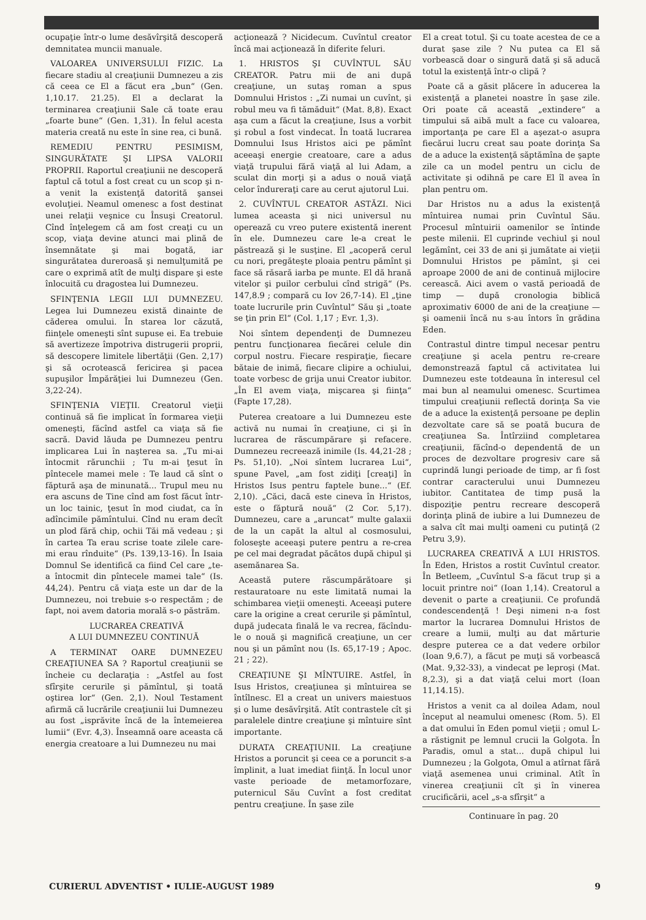ocupaţie într-o lume desăvîrşită descoperă demnitatea muncii manuale.
VALOAREA UNIVERSULUI FIZIC. La fiecare stadiu al creaţiunii Dumnezeu a zis că ceea ce El a făcut era „bun“ (Gen. 1,10.17. 21.25). El a declarat la terminarea creaţiunii Sale că toate erau „foarte bune“ (Gen. 1,31). În felul acesta materia creată nu este în sine rea, ci bună.
REMEDIU PENTRU PESIMISM, SINGURĂTATE ŞI LIPSA VALORII PROPRII. Raportul creaţiunii ne descoperă faptul că totul a fost creat cu un scop şi n-a venit la existenţă datorită şansei evoluţiei. Neamul omenesc a fost destinat unei relaţii veşnice cu Însuşi Creatorul. Cînd înţelegem că am fost creaţi cu un scop, viaţa devine atunci mai plină de însemnătate şi mai bogată, iar singurătatea dureroasă şi nemulţumită pe care o exprimă atît de mulţi dispare şi este înlocuită cu dragostea lui Dumnezeu.
SFINŢENIA LEGII LUI DUMNEZEU. Legea lui Dumnezeu există dinainte de căderea omului. În starea lor căzută, fiinţele omeneşti sînt supuse ei. Ea trebuie să avertizeze împotriva distrugerii proprii, să descopere limitele libertăţii (Gen. 2,17) şi să ocrotească fericirea şi pacea supuşilor Împărăţiei lui Dumnezeu (Gen. 3,22-24).
SFINŢENIA VIEŢII. Creatorul vieţii continuă să fie implicat în formarea vieţii omeneşti, făcînd astfel ca viaţa să fie sacră. David lăuda pe Dumnezeu pentru implicarea Lui în naşterea sa. „Tu mi-ai întocmit rărunchii ; Tu m-ai ţesut în pîntecele mamei mele : Te laud că sînt o făptură aşa de minunată... Trupul meu nu era ascuns de Tine cînd am fost făcut într-un loc tainic, ţesut în mod ciudat, ca în adîncimile pămîntului. Cînd nu eram decît un plod fără chip, ochii Tăi mă vedeau ; şi în cartea Ta erau scrise toate zilele care-mi erau rînduite“ (Ps. 139,13-16). În Isaia Domnul Se identifică ca fiind Cel care „te-a întocmit din pîntecele mamei tale“ (Is. 44,24). Pentru că viaţa este un dar de la Dumnezeu, noi trebuie s-o respectăm ; de fapt, noi avem datoria morală s-o păstrăm.
LUCRAREA CREATIVĂ
A LUI DUMNEZEU CONTINUĂ
A TERMINAT OARE DUMNEZEU CREAŢIUNEA SA ? Raportul creaţiunii se încheie cu declaraţia : „Astfel au fost sfîrşite cerurile şi pămîntul, şi toată oştirea lor“ (Gen. 2,1). Noul Testament afirmă că lucrările creaţiunii lui Dumnezeu au fost „isprăvite încă de la întemeierea lumii“ (Evr. 4,3). Înseamnă oare aceasta că energia creatoare a lui Dumnezeu nu mai
acţionează ? Nicidecum. Cuvîntul creator încă mai acţionează în diferite feluri.
1. HRISTOS ŞI CUVÎNTUL SĂU CREATOR. Patru mii de ani după creaţiune, un sutaş roman a spus Domnului Hristos : „Zi numai un cuvînt, şi robul meu va fi tămăduit“ (Mat. 8,8). Exact aşa cum a făcut la creaţiune, Isus a vorbit şi robul a fost vindecat. În toată lucrarea Domnului Isus Hristos aici pe pămînt aceeaşi energie creatoare, care a adus viaţă trupului fără viaţă al lui Adam, a sculat din morţi şi a adus o nouă viaţă celor îndureraţi care au cerut ajutorul Lui.
2. CUVÎNTUL CREATOR ASTĂZI. Nici lumea aceasta şi nici universul nu operează cu vreo putere existentă inerent în ele. Dumnezeu care le-a creat le păstrează şi le susţine. El „acoperă cerul cu nori, pregăteşte ploaia pentru pămînt şi face să răsară iarba pe munte. El dă hrană vitelor şi puilor cerbului cînd strigă“ (Ps. 147,8.9 ; compară cu Iov 26,7-14). El „ţine toate lucrurile prin Cuvîntul“ Său şi „toate se ţin prin El“ (Col. 1,17 ; Evr. 1,3).
Noi sîntem dependenţi de Dumnezeu pentru funcţionarea fiecărei celule din corpul nostru. Fiecare respiraţie, fiecare bătaie de inimă, fiecare clipire a ochiului, toate vorbesc de grija unui Creator iubitor. „În El avem viaţa, mişcarea şi fiinţa“ (Fapte 17,28).
Puterea creatoare a lui Dumnezeu este activă nu numai în creaţiune, ci şi în lucrarea de răscumpărare şi refacere. Dumnezeu recreează inimile (Is. 44,21-28 ; Ps. 51,10). „Noi sîntem lucrarea Lui“, spune Pavel, „am fost zidiţi [creaţi] în Hristos Isus pentru faptele bune...“ (Ef. 2,10). „Căci, dacă este cineva în Hristos, este o făptură nouă“ (2 Cor. 5,17). Dumnezeu, care a „aruncat“ multe galaxii de la un capăt la altul al cosmosului, foloseşte aceeaşi putere pentru a re-crea pe cel mai degradat păcătos după chipul şi asemănarea Sa.
Această putere răscumpărătoare şi restauratoare nu este limitată numai la schimbarea vieţii omeneşti. Aceeaşi putere care la origine a creat cerurile şi pămîntul, după judecata finală le va recrea, făcîndu-le o nouă şi magnifică creaţiune, un cer nou şi un pămînt nou (Is. 65,17-19 ; Apoc. 21 ; 22).
CREAŢIUNE ŞI MÎNTUIRE. Astfel, în Isus Hristos, creaţiunea şi mîntuirea se întîlnesc. El a creat un univers maiestuos şi o lume desăvîrşită. Atît contrastele cît şi paralelele dintre creaţiune şi mîntuire sînt importante.
DURATA CREAŢIUNII. La creaţiune Hristos a poruncit şi ceea ce a poruncit s-a împlinit, a luat imediat fiinţă. În locul unor vaste perioade de metamorfozare, puternicul Său Cuvînt a fost creditat pentru creaţiune. În şase zile
El a creat totul. Şi cu toate acestea de ce a durat şase zile ? Nu putea ca El să vorbească doar o singură dată şi să aducă totul la existenţă într-o clipă ?
Poate că a găsit plăcere în aducerea la existenţă a planetei noastre în şase zile. Ori poate că această „extindere“ a timpului să aibă mult a face cu valoarea, importanţa pe care El a aşezat-o asupra fiecărui lucru creat sau poate dorinţa Sa de a aduce la existenţă săptămîna de şapte zile ca un model pentru un ciclu de activitate şi odihnă pe care El îl avea în plan pentru om.
Dar Hristos nu a adus la existenţă mîntuirea numai prin Cuvîntul Său. Procesul mîntuirii oamenilor se întinde peste milenii. El cuprinde vechiul şi noul legămînt, cei 33 de ani şi jumătate ai vieţii Domnului Hristos pe pămînt, şi cei aproape 2000 de ani de continuă mijlocire cerească. Aici avem o vastă perioadă de timp — după cronologia biblică aproximativ 6000 de ani de la creaţiune — şi oamenii încă nu s-au întors în grădina Eden.
Contrastul dintre timpul necesar pentru creaţiune şi acela pentru re-creare demonstrează faptul că activitatea lui Dumnezeu este totdeauna în interesul cel mai bun al neamului omenesc. Scurtimea timpului creaţiunii reflectă dorinţa Sa vie de a aduce la existenţă persoane pe deplin dezvoltate care să se poată bucura de creaţiunea Sa. Întîrziind completarea creaţiunii, făcînd-o dependentă de un proces de dezvoltare progresiv care să cuprindă lungi perioade de timp, ar fi fost contrar caracterului unui Dumnezeu iubitor. Cantitatea de timp pusă la dispoziţie pentru recreare descoperă dorinţa plină de iubire a lui Dumnezeu de a salva cît mai mulţi oameni cu putinţă (2 Petru 3,9).
LUCRAREA CREATIVĂ A LUI HRISTOS. În Eden, Hristos a rostit Cuvîntul creator. În Betleem, „Cuvîntul S-a făcut trup şi a locuit printre noi“ (Ioan 1,14). Creatorul a devenit o parte a creaţiunii. Ce profundă condescendenţă ! Deşi nimeni n-a fost martor la lucrarea Domnului Hristos de creare a lumii, mulţi au dat mărturie despre puterea ce a dat vedere orbilor (Ioan 9,6.7), a făcut pe muţi să vorbească (Mat. 9,32-33), a vindecat pe leproşi (Mat. 8,2.3), şi a dat viaţă celui mort (Ioan 11,14.15).
Hristos a venit ca al doilea Adam, noul început al neamului omenesc (Rom. 5). El a dat omului în Eden pomul vieţii ; omul L-a răstignit pe lemnul crucii la Golgota. În Paradis, omul a stat... după chipul lui Dumnezeu ; la Golgota, Omul a atîrnat fără viaţă asemenea unui criminal. Atît în vinerea creaţiunii cît şi în vinerea crucificării, acel „s-a sfîrşit“ a
Continuare în pag. 20
CURIERUL ADVENTIST • IULIE-AUGUST 1989 9